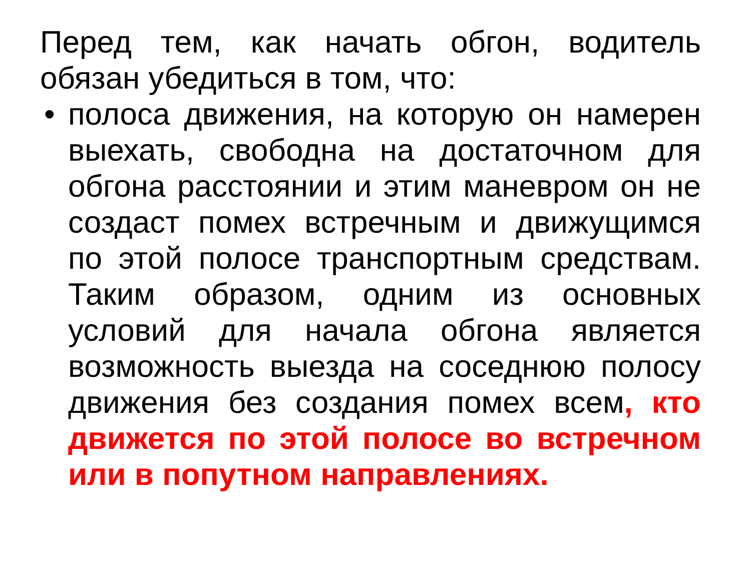Перед тем, как начать обгон, водитель обязан убедиться в том, что:
• полоса движения, на которую он намерен выехать, свободна на достаточном для обгона расстоянии и этим маневром он не создаст помех встречным и движущимся по этой полосе транспортным средствам. Таким образом, одним из основных условий для начала обгона является возможность выезда на соседнюю полосу движения без создания помех всем, кто движется по этой полосе во встречном или в попутном направлениях.